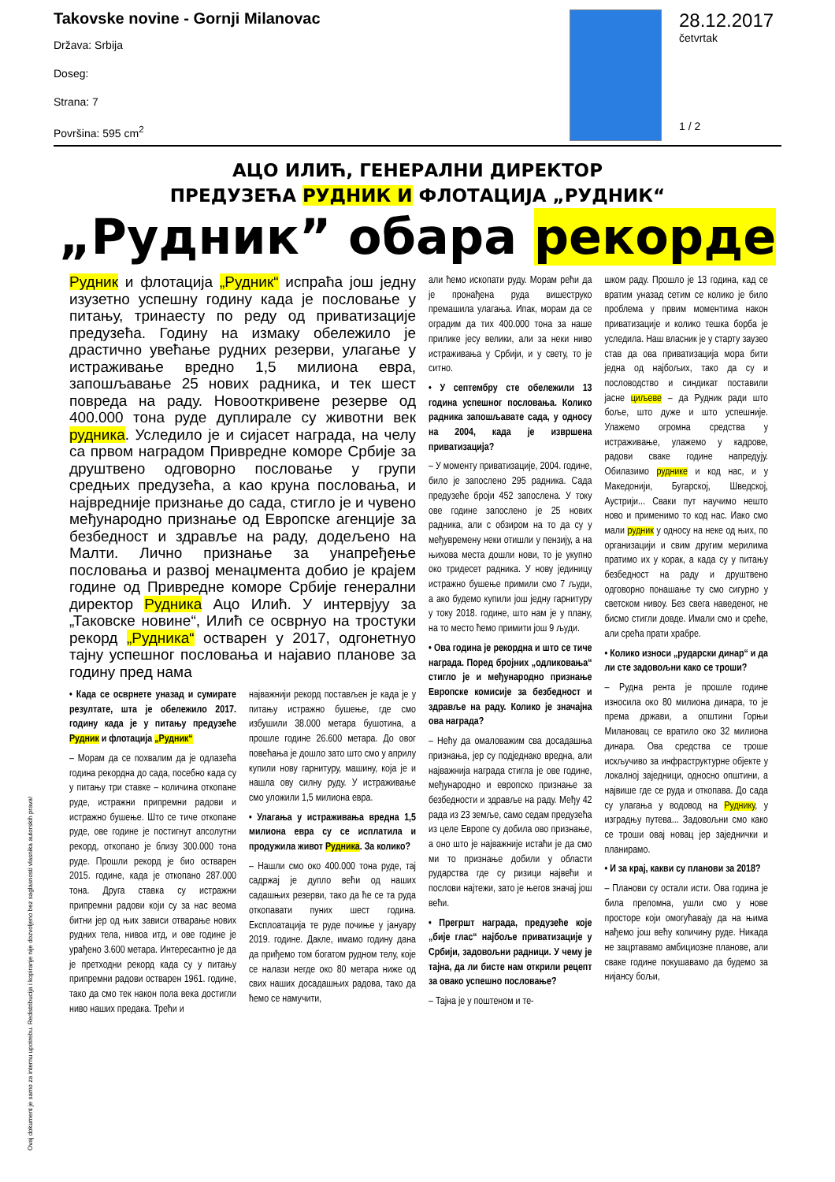Takovske novine - Gornji Milanovac
Država: Srbija
Doseg:
Strana: 7
Površina: 595 cm<sup>2</sup>
28.12.2017
četvrtak
1 / 2
АЦО ИЛИЋ, ГЕНЕРАЛНИ ДИРЕКТОР
ПРЕДУЗЕЋА РУДНИК И ФЛОТАЦИЈА „РУДНИК“
„Рудник” обара рекорде
Рудник и флотација „Рудник“ испраћа још једну изузетно успешну годину када је пословање у питању, тринаесту по реду од приватизације предузећа. Годину на измаку обележило је драстично увећање рудних резерви, улагање у истраживање вредно 1,5 милиона евра, запошљавање 25 нових радника, и тек шест повреда на раду. Новооткривене резерве од 400.000 тона руде дуплирале су животни век рудника. Уследило је и сијасет награда, на челу са првом наградом Привредне коморе Србије за друштвено одговорно пословање у групи средњих предузећа, а као круна пословања, и највредније признање до сада, стигло је и чувено међународно признање од Европске агенције за безбедност и здравље на раду, додељено на Малти. Лично признање за унапређење пословања и развој менаџмента добио је крајем године од Привредне коморе Србије генерални директор Рудника Ацо Илић. У интервјуу за „Таковске новине“, Илић се осврнуо на тростуки рекорд „Рудника“ остварен у 2017, одгонетнуо тајну успешног пословања и најавио планове за годину пред нама
• Када се осврнете уназад и сумирате резултате, шта је обележило 2017. годину када је у питању предузеће Рудник и флотација „Рудник“
– Морам да се похвалим да је одлазећа година рекордна до сада, посебно када су у питању три ставке – количина откопане руде, истражни припремни радови и истражно бушење. Што се тиче откопане руде, ове године је постигнут апсолутни рекорд, откопано је близу 300.000 тона руде. Прошли рекорд је био остварен 2015. године, када је откопано 287.000 тона. Друга ставка су истражни припремни радови који су за нас веома битни јер од њих зависи отварање нових рудних тела, нивоа итд, и ове године је урађено 3.600 метара. Интересантно је да је претходни рекорд када су у питању припремни радови остварен 1961. године, тако да смо тек након пола века достигли ниво наших предака. Трећи и
најважнији рекорд постављен је када је у питању истражно бушење, где смо избушили 38.000 метара бушотина, а прошле године 26.600 метара. До овог повећања је дошло зато што смо у априлу купили нову гарнитуру, машину, која је и нашла ову силну руду. У истраживање смо уложили 1,5 милиона евра.
• Улагања у истраживања вредна 1,5 милиона евра су се исплатила и продужила живот Рудника. За колико?
– Нашли смо око 400.000 тона руде, тај садржај је дупло већи од наших садашњих резерви, тако да ће се та руда откопавати пуних шест година. Експлоатација те руде почиње у јануару 2019. године. Дакле, имамо годину дана да приђемо том богатом рудном телу, које се налази негде око 80 метара ниже од свих наших досадашњих радова, тако да ћемо се намучити,
али ћемо ископати руду. Морам рећи да је пронађена руда вишеструко премашила улагања. Ипак, морам да се оградим да тих 400.000 тона за наше прилике јесу велики, али за неки ниво истраживања у Србији, и у свету, то је ситно.
• У септембру сте обележили 13 година успешног пословања. Колико радника запошљавате сада, у односу на 2004, када је извршена приватизација?
– У моменту приватизације, 2004. године, било је запослено 295 радника. Сада предузеће броји 452 запослена. У току ове године запослено је 25 нових радника, али с обзиром на то да су у међувремену неки отишли у пензију, а на њихова места дошли нови, то је укупно око тридесет радника. У нову јединицу истражно бушење примили смо 7 људи, а ако будемо купили још једну гарнитуру у току 2018. године, што нам је у плану, на то место ћемо примити још 9 људи.
• Ова година је рекордна и што се тиче награда. Поред бројних „одликовања“ стигло је и међународно признање Европске комисије за безбедност и здравље на раду. Колико је значајна ова награда?
– Нећу да омаловажим сва досадашња признања, јер су подједнако вредна, али најважнија награда стигла је ове године, међународно и европско признање за безбедности и здравље на раду. Међу 42 рада из 23 земље, само седам предузећа из целе Европе су добила ово признање, а оно што је најважније истаћи је да смо ми то признање добили у области рударства где су ризици највећи и послови најтежи, зато је његов значај још већи.
• Прегршт награда, предузеће које „бије глас“ најбоље приватизације у Србији, задовољни радници. У чему је тајна, да ли бисте нам открили рецепт за овако успешно пословање?
– Тајна је у поштеном и те-
шком раду. Прошло је 13 година, кад се вратим уназад сетим се колико је било проблема у првим моментима након приватизације и колико тешка борба је уследила. Наш власник је у старту заузео став да ова приватизација мора бити једна од најбољих, тако да су и пословодство и синдикат поставили јасне циљеве – да Рудник ради што боље, што дуже и што успешније. Улажемо огромна средства у истраживање, улажемо у кадрове, радови сваке године напредују. Обилазимо руднике и код нас, и у Македонији, Бугарској, Шведској, Аустрији... Сваки пут научимо нешто ново и применимо то код нас. Иако смо мали рудник у односу на неке од њих, по организацији и свим другим мерилима пратимо их у корак, а када су у питању безбедност на раду и друштвено одговорно понашање ту смо сигурно у светском нивоу. Без свега наведеног, не бисмо стигли довде. Имали смо и среће, али срећа прати храбре.
• Колико износи „рударски динар“ и да ли сте задовољни како се троши?
– Рудна рента је прошле године износила око 80 милиона динара, то је према држави, а општини Горњи Милановац се вратило око 32 милиона динара. Ова средства се троше искључиво за инфраструктурне објекте у локалној заједници, односно општини, а највише где се руда и откопава. До сада су улагања у водовод на Руднику, у изградњу путева... Задовољни смо како се троши овај новац јер заједнички и планирамо.
• И за крај, какви су планови за 2018?
– Планови су остали исти. Ова година је била преломна, ушли смо у нове просторе који омогућавају да на њима нађемо још већу количину руде. Никада не зацртавамо амбициозне планове, али сваке године покушавамо да будемо за нијансу бољи,
Ovaj dokument je samo za internu upotrebu. Redistribucija i kopiranje nije dozvoljeno bez saglasnosti vlasnika autorskih prava!